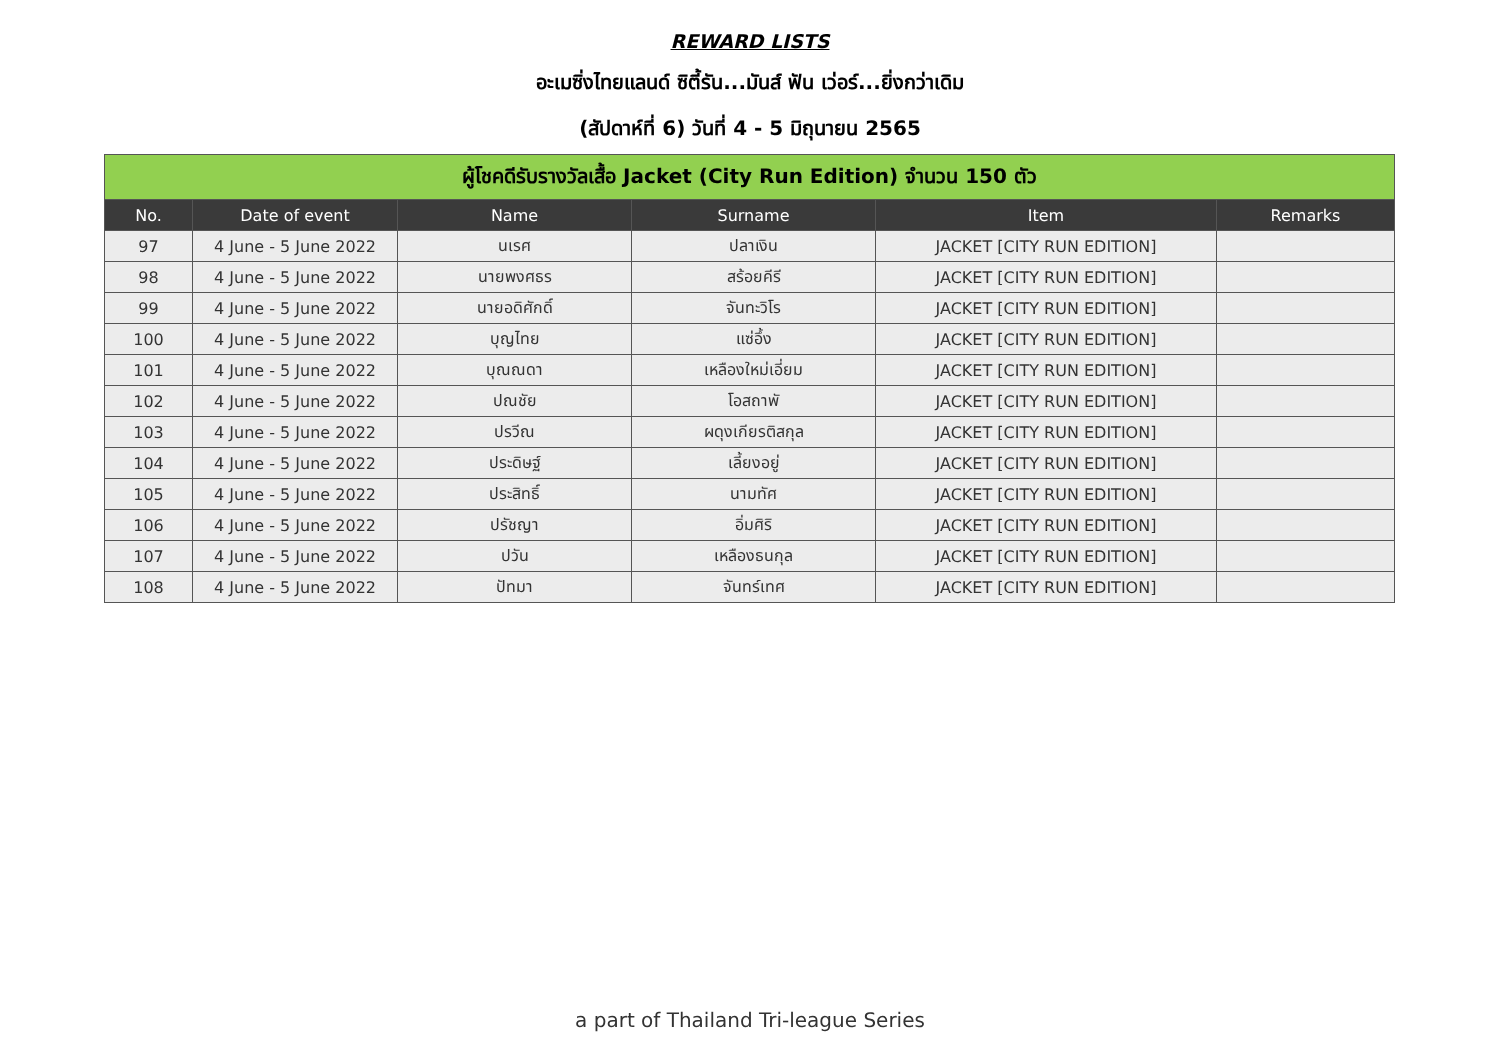REWARD LISTS
อะเมซิ่งไทยแลนด์ ซิตี้รัน...มันส์ ฟัน เว่อร์...ยิ่งกว่าเดิม
(สัปดาห์ที่ 6) วันที่ 4 - 5 มิถุนายน 2565
| ผู้โชคดีรับรางวัลเสื้อ Jacket (City Run Edition) จำนวน 150 ตัว | | | | | |
| --- | --- | --- | --- | --- | --- |
| No. | Date of event | Name | Surname | Item | Remarks |
| 97 | 4 June - 5 June 2022 | นเรศ | ปลาเงิน | JACKET [CITY RUN EDITION] | |
| 98 | 4 June - 5 June 2022 | นายพงศธร | สร้อยคีรี | JACKET [CITY RUN EDITION] | |
| 99 | 4 June - 5 June 2022 | นายอดิศักดิ์ | จันทะวิโร | JACKET [CITY RUN EDITION] | |
| 100 | 4 June - 5 June 2022 | บุญไทย | แซ่อึ้ง | JACKET [CITY RUN EDITION] | |
| 101 | 4 June - 5 June 2022 | บุณณดา | เหลืองใหม่เอี่ยม | JACKET [CITY RUN EDITION] | |
| 102 | 4 June - 5 June 2022 | ปณชัย | โอสถาพั | JACKET [CITY RUN EDITION] | |
| 103 | 4 June - 5 June 2022 | ปรวีณ | ผดุงเกียรติสกุล | JACKET [CITY RUN EDITION] | |
| 104 | 4 June - 5 June 2022 | ประดิษฐ์ | เลี้ยงอยู่ | JACKET [CITY RUN EDITION] | |
| 105 | 4 June - 5 June 2022 | ประสิทธิ์ | นามทัศ | JACKET [CITY RUN EDITION] | |
| 106 | 4 June - 5 June 2022 | ปรัชญา | อิ่มศิริ | JACKET [CITY RUN EDITION] | |
| 107 | 4 June - 5 June 2022 | ปวัน | เหลืองธนกุล | JACKET [CITY RUN EDITION] | |
| 108 | 4 June - 5 June 2022 | ปัทมา | จันทร์เทศ | JACKET [CITY RUN EDITION] | |
a part of Thailand Tri-league Series